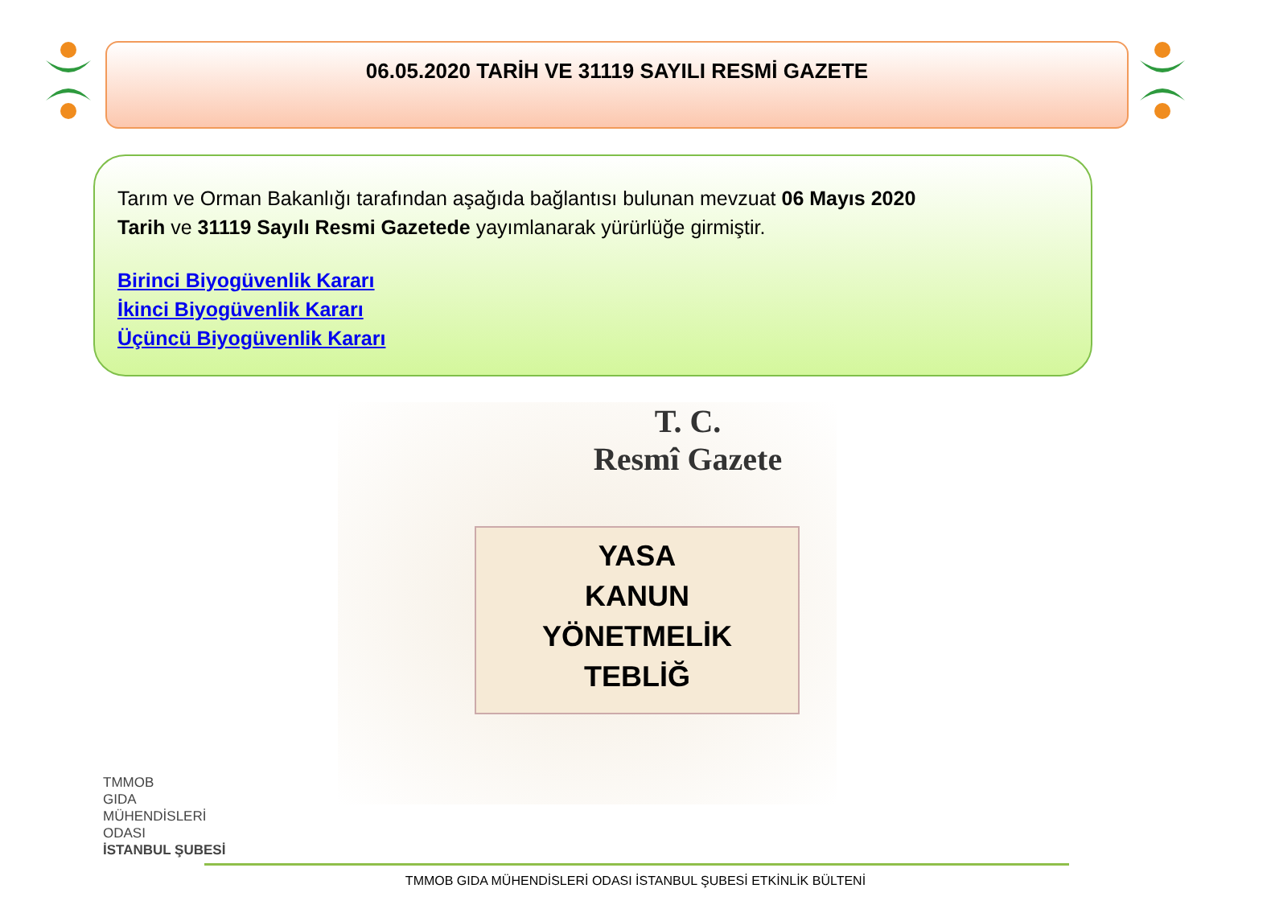06.05.2020 TARİH VE 31119 SAYILI RESMİ GAZETE
Tarım ve Orman Bakanlığı tarafından aşağıda bağlantısı bulunan mevzuat 06 Mayıs 2020 Tarih ve 31119 Sayılı Resmi Gazetede yayımlanarak yürürlüğe girmiştir.
Birinci Biyogüvenlik Kararı
İkinci Biyogüvenlik Kararı
Üçüncü Biyogüvenlik Kararı
T. C.
Resmî Gazete
YASA
KANUN
YÖNETMELİK
TEBLİĞ
TMMOB
GIDA
MÜHENDİSLERİ
ODASI
İSTANBUL ŞUBESİ
TMMOB GIDA MÜHENDİSLERİ ODASI İSTANBUL ŞUBESİ ETKİNLİK BÜLTENİ